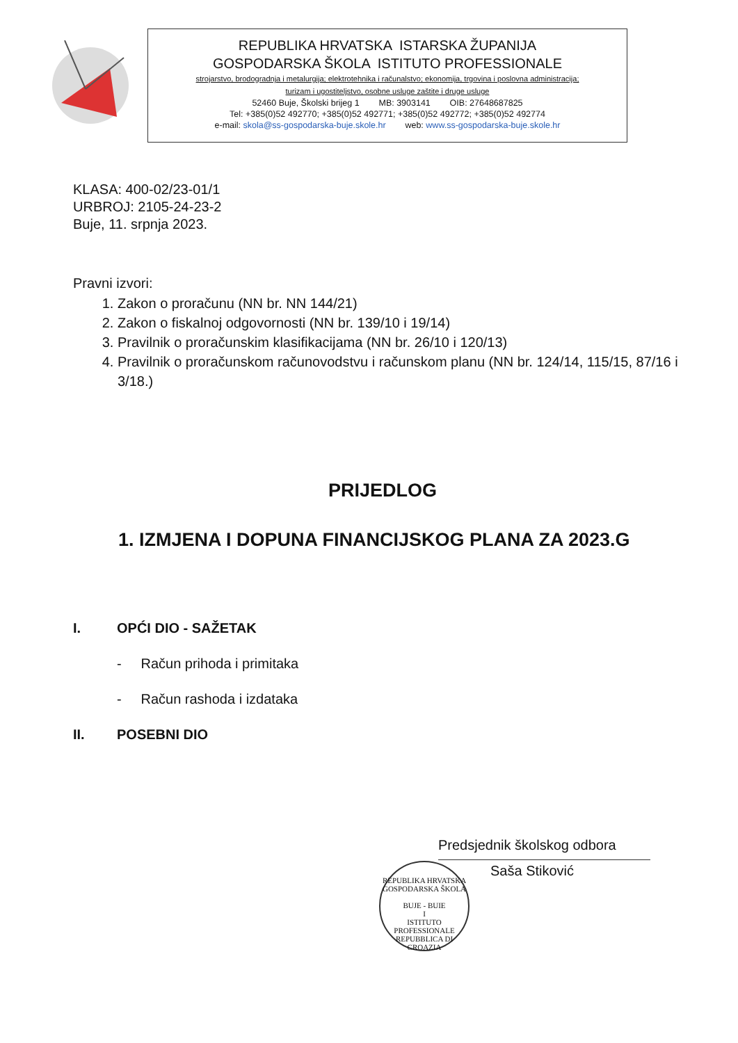REPUBLIKA HRVATSKA ISTARSKA ŽUPANIJA
GOSPODARSKA ŠKOLA ISTITUTO PROFESSIONALE
strojarstvo, brodogradnja i metalurgija; elektrotehnika i računalstvo; ekonomija, trgovina i poslovna administracija;
turizam i ugostiteljstvo, osobne usluge zaštite i druge usluge
52460 Buje, Školski brijeg 1 MB: 3903141 OIB: 27648687825
Tel: +385(0)52 492770; +385(0)52 492771; +385(0)52 492772; +385(0)52 492774
e-mail: skola@ss-gospodarska-buje.skole.hr web: www.ss-gospodarska-buje.skole.hr
KLASA: 400-02/23-01/1
URBROJ: 2105-24-23-2
Buje, 11. srpnja 2023.
Pravni izvori:
1. Zakon o proračunu (NN br. NN 144/21)
2. Zakon o fiskalnoj odgovornosti (NN br. 139/10 i 19/14)
3. Pravilnik o proračunskim klasifikacijama (NN br. 26/10 i 120/13)
4. Pravilnik o proračunskom računovodstvu i računskom planu (NN br. 124/14, 115/15, 87/16 i 3/18.)
PRIJEDLOG
1. IZMJENA I DOPUNA FINANCIJSKOG PLANA ZA 2023.G
I. OPĆI DIO - SAŽETAK
- Račun prihoda i primitaka
- Račun rashoda i izdataka
II. POSEBNI DIO
Predsjednik školskog odbora
Saša Stiković
REPUBLIKA HRVATSKA
GOSPODARSKA ŠKOLA
BUJE - BUIE
I
ISTITUTO PROFESSIONALE
REPUBBLICA DI CROAZIA